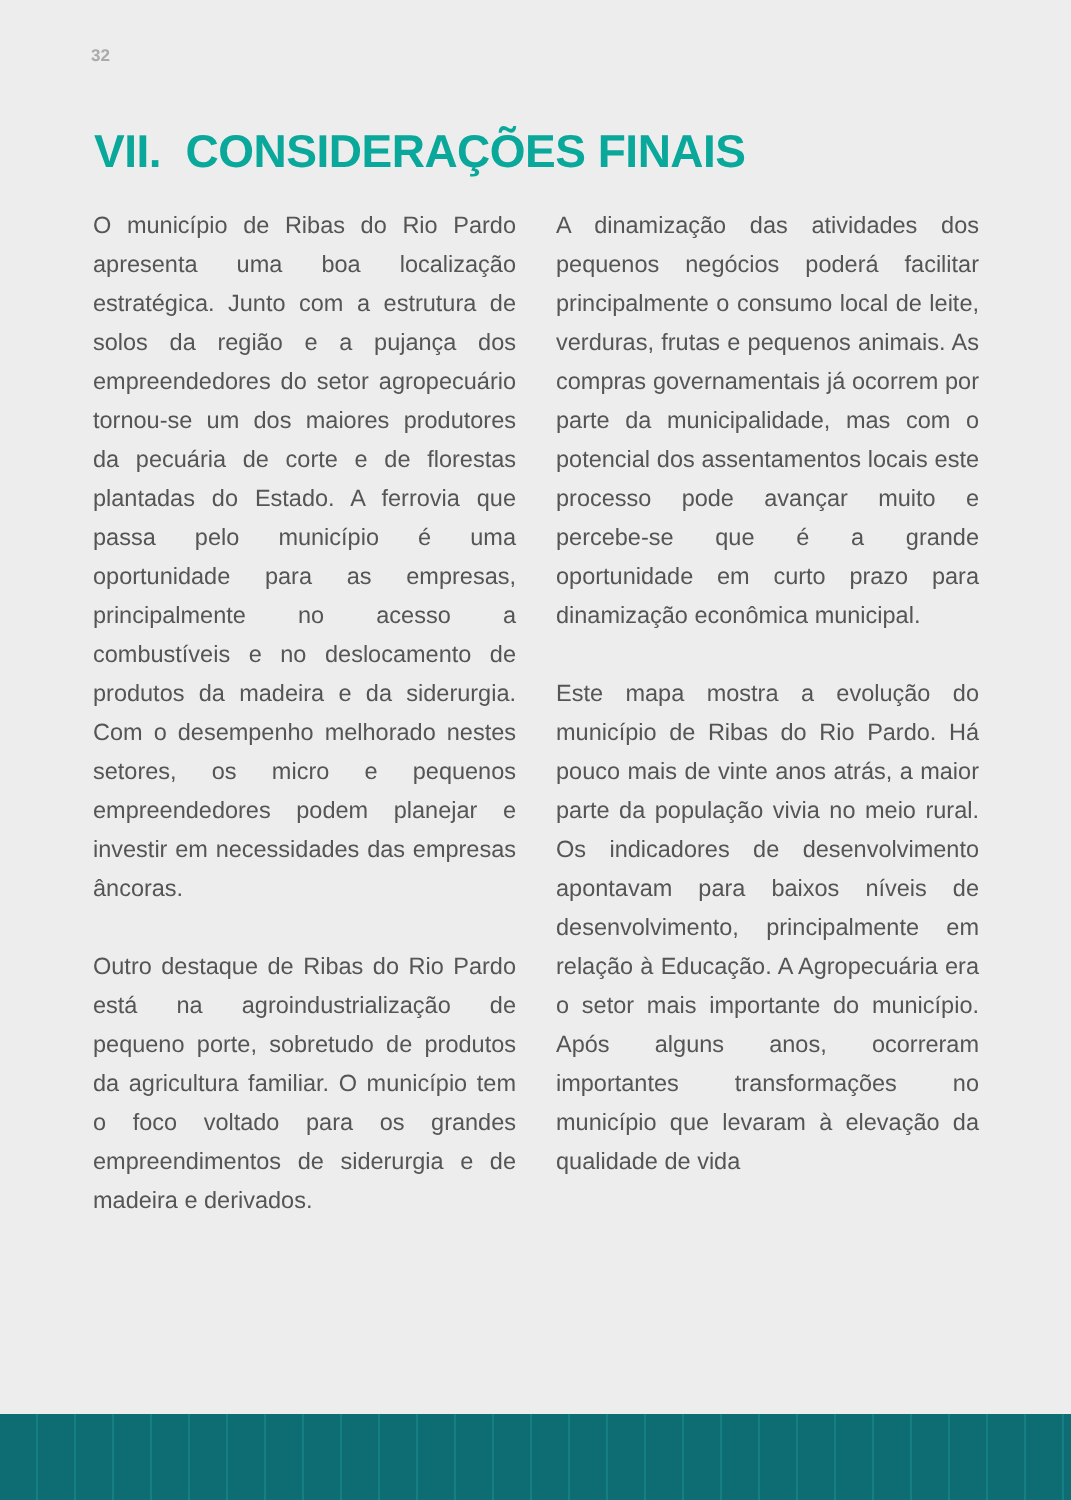32
VII. CONSIDERAÇÕES FINAIS
O município de Ribas do Rio Pardo apresenta uma boa localização estratégica. Junto com a estrutura de solos da região e a pujança dos empreendedores do setor agropecuário tornou-se um dos maiores produtores da pecuária de corte e de florestas plantadas do Estado. A ferrovia que passa pelo município é uma oportunidade para as empresas, principalmente no acesso a combustíveis e no deslocamento de produtos da madeira e da siderurgia. Com o desempenho melhorado nestes setores, os micro e pequenos empreendedores podem planejar e investir em necessidades das empresas âncoras.
Outro destaque de Ribas do Rio Pardo está na agroindustrialização de pequeno porte, sobretudo de produtos da agricultura familiar. O município tem o foco voltado para os grandes empreendimentos de siderurgia e de madeira e derivados.
A dinamização das atividades dos pequenos negócios poderá facilitar principalmente o consumo local de leite, verduras, frutas e pequenos animais. As compras governamentais já ocorrem por parte da municipalidade, mas com o potencial dos assentamentos locais este processo pode avançar muito e percebe-se que é a grande oportunidade em curto prazo para dinamização econômica municipal.
Este mapa mostra a evolução do município de Ribas do Rio Pardo. Há pouco mais de vinte anos atrás, a maior parte da população vivia no meio rural. Os indicadores de desenvolvimento apontavam para baixos níveis de desenvolvimento, principalmente em relação à Educação. A Agropecuária era o setor mais importante do município. Após alguns anos, ocorreram importantes transformações no município que levaram à elevação da qualidade de vida